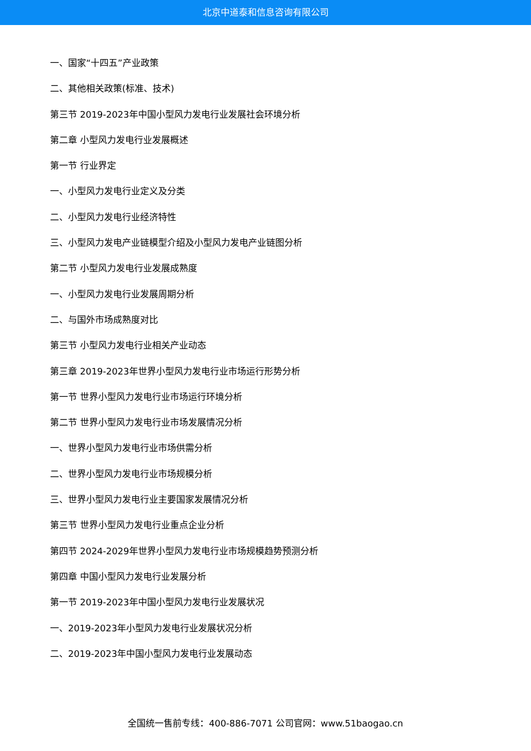北京中道泰和信息咨询有限公司
一、国家“十四五”产业政策
二、其他相关政策(标准、技术)
第三节 2019-2023年中国小型风力发电行业发展社会环境分析
第二章 小型风力发电行业发展概述
第一节 行业界定
一、小型风力发电行业定义及分类
二、小型风力发电行业经济特性
三、小型风力发电产业链模型介绍及小型风力发电产业链图分析
第二节 小型风力发电行业发展成熟度
一、小型风力发电行业发展周期分析
二、与国外市场成熟度对比
第三节 小型风力发电行业相关产业动态
第三章 2019-2023年世界小型风力发电行业市场运行形势分析
第一节 世界小型风力发电行业市场运行环境分析
第二节 世界小型风力发电行业市场发展情况分析
一、世界小型风力发电行业市场供需分析
二、世界小型风力发电行业市场规模分析
三、世界小型风力发电行业主要国家发展情况分析
第三节 世界小型风力发电行业重点企业分析
第四节 2024-2029年世界小型风力发电行业市场规模趋势预测分析
第四章 中国小型风力发电行业发展分析
第一节 2019-2023年中国小型风力发电行业发展状况
一、2019-2023年小型风力发电行业发展状况分析
二、2019-2023年中国小型风力发电行业发展动态
全国统一售前专线：400-886-7071 公司官网：www.51baogao.cn